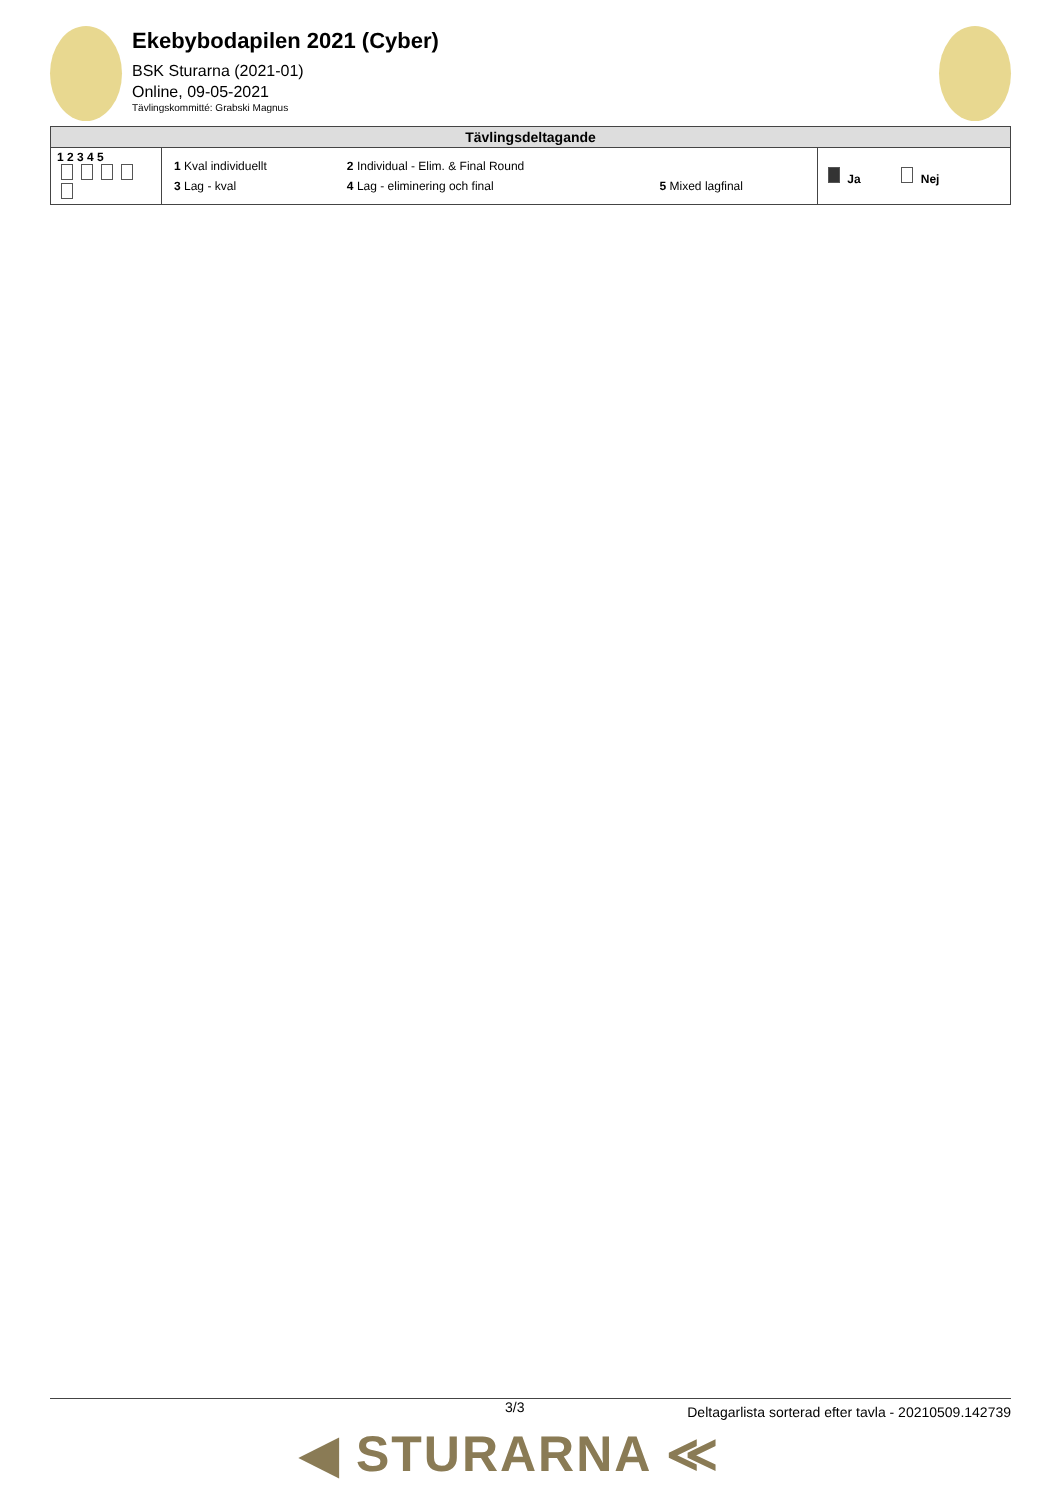Ekebybodapilen 2021 (Cyber)
BSK Sturarna (2021-01)
Online, 09-05-2021
Tävlingskommitté: Grabski Magnus
| Tävlingsdeltagande | | |
| --- | --- | --- |
| 1 2 3 4 5 | / 1 Kval individuellt / 2 Individual - Elim. & Final Round / / / 3 Lag - kval / 4 Lag - eliminering och final / 5 Mixed lagfinal / | Ja Nej |
3/3 Deltagarlista sorterad efter tavla - 20210509.142739
◀ STURARNA ≪